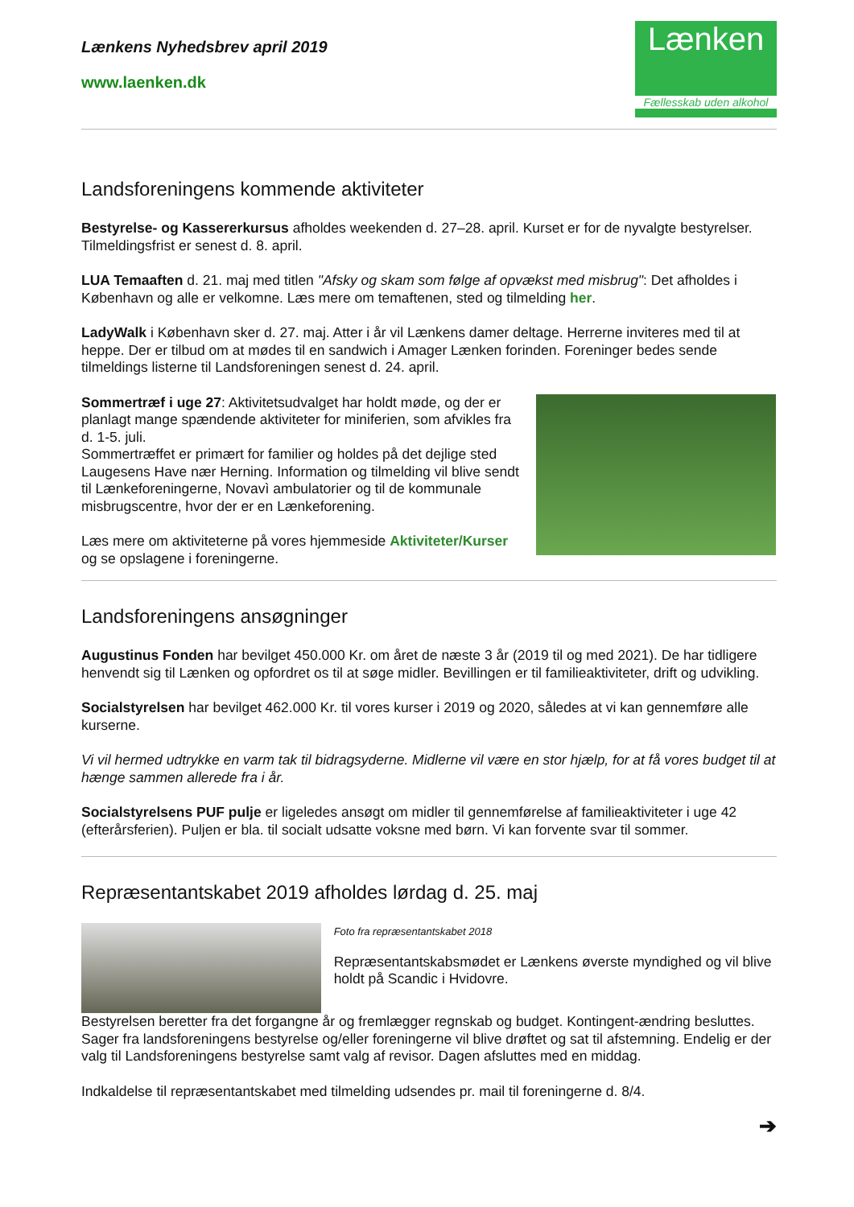Lænkens Nyhedsbrev april 2019
www.laenken.dk
Lænken
Fællesskab uden alkohol
Landsforeningens kommende aktiviteter
Bestyrelse- og Kassererkursus afholdes weekenden d. 27–28. april. Kurset er for de nyvalgte bestyrelser. Tilmeldingsfrist er senest d. 8. april.
LUA Temaaften d. 21. maj med titlen "Afsky og skam som følge af opvækst med misbrug": Det afholdes i København og alle er velkomne. Læs mere om temaftenen, sted og tilmelding her.
LadyWalk i København sker d. 27. maj. Atter i år vil Lænkens damer deltage. Herrerne inviteres med til at heppe. Der er tilbud om at mødes til en sandwich i Amager Lænken forinden. Foreninger bedes sende tilmeldings listerne til Landsforeningen senest d. 24. april.
Sommertræf i uge 27: Aktivitetsudvalget har holdt møde, og der er planlagt mange spændende aktiviteter for miniferien, som afvikles fra d. 1-5. juli.
Sommertræffet er primært for familier og holdes på det dejlige sted Laugesens Have nær Herning. Information og tilmelding vil blive sendt til Lænkeforeningerne, Novavì ambulatorier og til de kommunale misbrugscentre, hvor der er en Lænkeforening.
Læs mere om aktiviteterne på vores hjemmeside Aktiviteter/Kurser og se opslagene i foreningerne.
Landsforeningens ansøgninger
Augustinus Fonden har bevilget 450.000 Kr. om året de næste 3 år (2019 til og med 2021). De har tidligere henvendt sig til Lænken og opfordret os til at søge midler. Bevillingen er til familieaktiviteter, drift og udvikling.
Socialstyrelsen har bevilget 462.000 Kr. til vores kurser i 2019 og 2020, således at vi kan gennemføre alle kurserne.
Vi vil hermed udtrykke en varm tak til bidragsyderne. Midlerne vil være en stor hjælp, for at få vores budget til at hænge sammen allerede fra i år.
Socialstyrelsens PUF pulje er ligeledes ansøgt om midler til gennemførelse af familieaktiviteter i uge 42 (efterårsferien). Puljen er bla. til socialt udsatte voksne med børn. Vi kan forvente svar til sommer.
Repræsentantskabet 2019 afholdes lørdag d. 25. maj
Foto fra repræsentantskabet 2018
Repræsentantskabsmødet er Lænkens øverste myndighed og vil blive holdt på Scandic i Hvidovre.
Bestyrelsen beretter fra det forgangne år og fremlægger regnskab og budget. Kontingent-ændring besluttes. Sager fra landsforeningens bestyrelse og/eller foreningerne vil blive drøftet og sat til afstemning. Endelig er der valg til Landsforeningens bestyrelse samt valg af revisor. Dagen afsluttes med en middag.
Indkaldelse til repræsentantskabet med tilmelding udsendes pr. mail til foreningerne d. 8/4.
➔